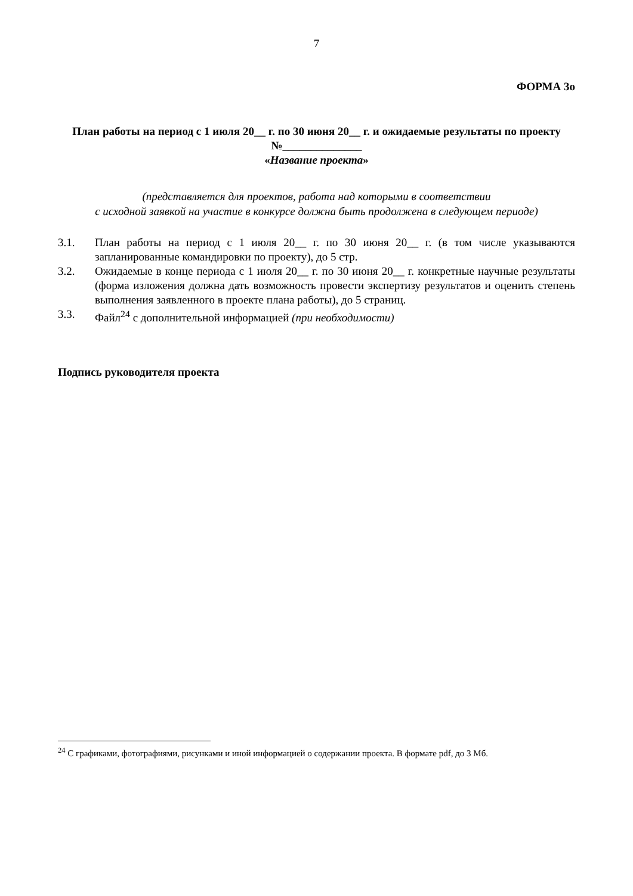7
ФОРМА 3о
План работы на период с 1 июля 20__ г. по 30 июня 20__ г. и ожидаемые результаты по проекту
№______________
«Название проекта»
(представляется для проектов, работа над которыми в соответствии
с исходной заявкой на участие в конкурсе должна быть продолжена в следующем периоде)
3.1. План работы на период с 1 июля 20__ г. по 30 июня 20__ г. (в том числе указываются запланированные командировки по проекту), до 5 стр.
3.2. Ожидаемые в конце периода с 1 июля 20__ г. по 30 июня 20__ г. конкретные научные результаты (форма изложения должна дать возможность провести экспертизу результатов и оценить степень выполнения заявленного в проекте плана работы), до 5 страниц.
3.3. Файл<sup>24</sup> с дополнительной информацией (при необходимости)
Подпись руководителя проекта
<sup>24</sup> С графиками, фотографиями, рисунками и иной информацией о содержании проекта. В формате pdf, до 3 Мб.